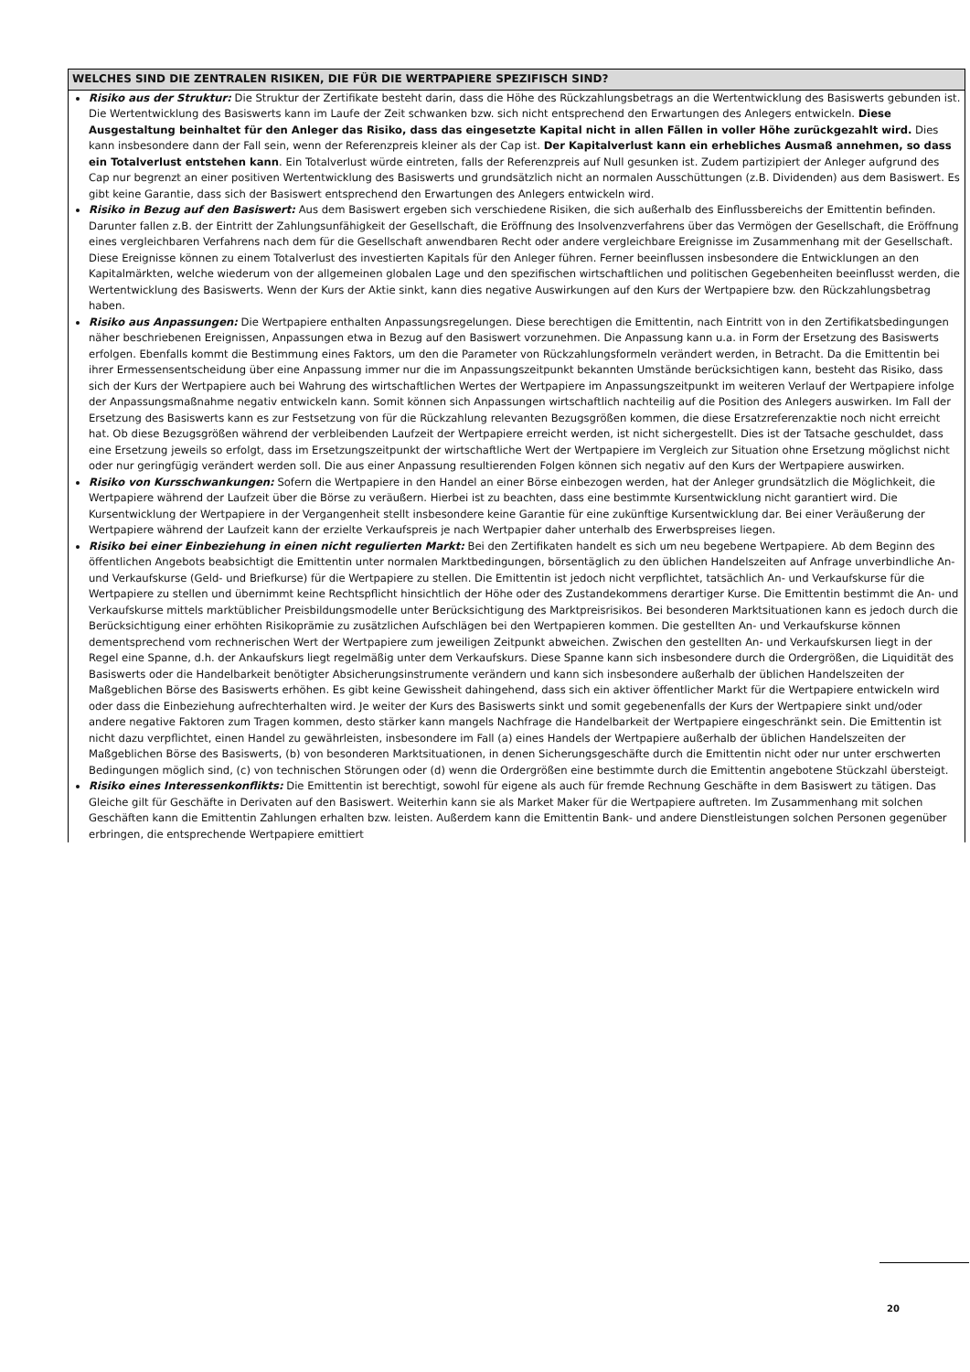WELCHES SIND DIE ZENTRALEN RISIKEN, DIE FÜR DIE WERTPAPIERE SPEZIFISCH SIND?
Risiko aus der Struktur: Die Struktur der Zertifikate besteht darin, dass die Höhe des Rückzahlungsbetrags an die Wertentwicklung des Basiswerts gebunden ist. Die Wertentwicklung des Basiswerts kann im Laufe der Zeit schwanken bzw. sich nicht entsprechend den Erwartungen des Anlegers entwickeln. Diese Ausgestaltung beinhaltet für den Anleger das Risiko, dass das eingesetzte Kapital nicht in allen Fällen in voller Höhe zurückgezahlt wird. Dies kann insbesondere dann der Fall sein, wenn der Referenzpreis kleiner als der Cap ist. Der Kapitalverlust kann ein erhebliches Ausmaß annehmen, so dass ein Totalverlust entstehen kann. Ein Totalverlust würde eintreten, falls der Referenzpreis auf Null gesunken ist. Zudem partizipiert der Anleger aufgrund des Cap nur begrenzt an einer positiven Wertentwicklung des Basiswerts und grundsätzlich nicht an normalen Ausschüttungen (z.B. Dividenden) aus dem Basiswert. Es gibt keine Garantie, dass sich der Basiswert entsprechend den Erwartungen des Anlegers entwickeln wird.
Risiko in Bezug auf den Basiswert: Aus dem Basiswert ergeben sich verschiedene Risiken, die sich außerhalb des Einflussbereichs der Emittentin befinden. Darunter fallen z.B. der Eintritt der Zahlungsunfähigkeit der Gesellschaft, die Eröffnung des Insolvenzverfahrens über das Vermögen der Gesellschaft, die Eröffnung eines vergleichbaren Verfahrens nach dem für die Gesellschaft anwendbaren Recht oder andere vergleichbare Ereignisse im Zusammenhang mit der Gesellschaft. Diese Ereignisse können zu einem Totalverlust des investierten Kapitals für den Anleger führen. Ferner beeinflussen insbesondere die Entwicklungen an den Kapitalmärkten, welche wiederum von der allgemeinen globalen Lage und den spezifischen wirtschaftlichen und politischen Gegebenheiten beeinflusst werden, die Wertentwicklung des Basiswerts. Wenn der Kurs der Aktie sinkt, kann dies negative Auswirkungen auf den Kurs der Wertpapiere bzw. den Rückzahlungsbetrag haben.
Risiko aus Anpassungen: Die Wertpapiere enthalten Anpassungsregelungen. Diese berechtigen die Emittentin, nach Eintritt von in den Zertifikatsbedingungen näher beschriebenen Ereignissen, Anpassungen etwa in Bezug auf den Basiswert vorzunehmen. Die Anpassung kann u.a. in Form der Ersetzung des Basiswerts erfolgen. Ebenfalls kommt die Bestimmung eines Faktors, um den die Parameter von Rückzahlungsformeln verändert werden, in Betracht. Da die Emittentin bei ihrer Ermessensentscheidung über eine Anpassung immer nur die im Anpassungszeitpunkt bekannten Umstände berücksichtigen kann, besteht das Risiko, dass sich der Kurs der Wertpapiere auch bei Wahrung des wirtschaftlichen Wertes der Wertpapiere im Anpassungszeitpunkt im weiteren Verlauf der Wertpapiere infolge der Anpassungsmaßnahme negativ entwickeln kann. Somit können sich Anpassungen wirtschaftlich nachteilig auf die Position des Anlegers auswirken. Im Fall der Ersetzung des Basiswerts kann es zur Festsetzung von für die Rückzahlung relevanten Bezugsgrößen kommen, die diese Ersatzreferenzaktie noch nicht erreicht hat. Ob diese Bezugsgrößen während der verbleibenden Laufzeit der Wertpapiere erreicht werden, ist nicht sichergestellt. Dies ist der Tatsache geschuldet, dass eine Ersetzung jeweils so erfolgt, dass im Ersetzungszeitpunkt der wirtschaftliche Wert der Wertpapiere im Vergleich zur Situation ohne Ersetzung möglichst nicht oder nur geringfügig verändert werden soll. Die aus einer Anpassung resultierenden Folgen können sich negativ auf den Kurs der Wertpapiere auswirken.
Risiko von Kursschwankungen: Sofern die Wertpapiere in den Handel an einer Börse einbezogen werden, hat der Anleger grundsätzlich die Möglichkeit, die Wertpapiere während der Laufzeit über die Börse zu veräußern. Hierbei ist zu beachten, dass eine bestimmte Kursentwicklung nicht garantiert wird. Die Kursentwicklung der Wertpapiere in der Vergangenheit stellt insbesondere keine Garantie für eine zukünftige Kursentwicklung dar. Bei einer Veräußerung der Wertpapiere während der Laufzeit kann der erzielte Verkaufspreis je nach Wertpapier daher unterhalb des Erwerbspreises liegen.
Risiko bei einer Einbeziehung in einen nicht regulierten Markt: Bei den Zertifikaten handelt es sich um neu begebene Wertpapiere. Ab dem Beginn des öffentlichen Angebots beabsichtigt die Emittentin unter normalen Marktbedingungen, börsentäglich zu den üblichen Handelszeiten auf Anfrage unverbindliche An- und Verkaufskurse (Geld- und Briefkurse) für die Wertpapiere zu stellen. Die Emittentin ist jedoch nicht verpflichtet, tatsächlich An- und Verkaufskurse für die Wertpapiere zu stellen und übernimmt keine Rechtspflicht hinsichtlich der Höhe oder des Zustandekommens derartiger Kurse. Die Emittentin bestimmt die An- und Verkaufskurse mittels marktüblicher Preisbildungsmodelle unter Berücksichtigung des Marktpreisrisikos. Bei besonderen Marktsituationen kann es jedoch durch die Berücksichtigung einer erhöhten Risikoprämie zu zusätzlichen Aufschlägen bei den Wertpapieren kommen. Die gestellten An- und Verkaufskurse können dementsprechend vom rechnerischen Wert der Wertpapiere zum jeweiligen Zeitpunkt abweichen. Zwischen den gestellten An- und Verkaufskursen liegt in der Regel eine Spanne, d.h. der Ankaufskurs liegt regelmäßig unter dem Verkaufskurs. Diese Spanne kann sich insbesondere durch die Ordergrößen, die Liquidität des Basiswerts oder die Handelbarkeit benötigter Absicherungsinstrumente verändern und kann sich insbesondere außerhalb der üblichen Handelszeiten der Maßgeblichen Börse des Basiswerts erhöhen. Es gibt keine Gewissheit dahingehend, dass sich ein aktiver öffentlicher Markt für die Wertpapiere entwickeln wird oder dass die Einbeziehung aufrechterhalten wird. Je weiter der Kurs des Basiswerts sinkt und somit gegebenenfalls der Kurs der Wertpapiere sinkt und/oder andere negative Faktoren zum Tragen kommen, desto stärker kann mangels Nachfrage die Handelbarkeit der Wertpapiere eingeschränkt sein. Die Emittentin ist nicht dazu verpflichtet, einen Handel zu gewährleisten, insbesondere im Fall (a) eines Handels der Wertpapiere außerhalb der üblichen Handelszeiten der Maßgeblichen Börse des Basiswerts, (b) von besonderen Marktsituationen, in denen Sicherungsgeschäfte durch die Emittentin nicht oder nur unter erschwerten Bedingungen möglich sind, (c) von technischen Störungen oder (d) wenn die Ordergrößen eine bestimmte durch die Emittentin angebotene Stückzahl übersteigt.
Risiko eines Interessenkonflikts: Die Emittentin ist berechtigt, sowohl für eigene als auch für fremde Rechnung Geschäfte in dem Basiswert zu tätigen. Das Gleiche gilt für Geschäfte in Derivaten auf den Basiswert. Weiterhin kann sie als Market Maker für die Wertpapiere auftreten. Im Zusammenhang mit solchen Geschäften kann die Emittentin Zahlungen erhalten bzw. leisten. Außerdem kann die Emittentin Bank- und andere Dienstleistungen solchen Personen gegenüber erbringen, die entsprechende Wertpapiere emittiert
20